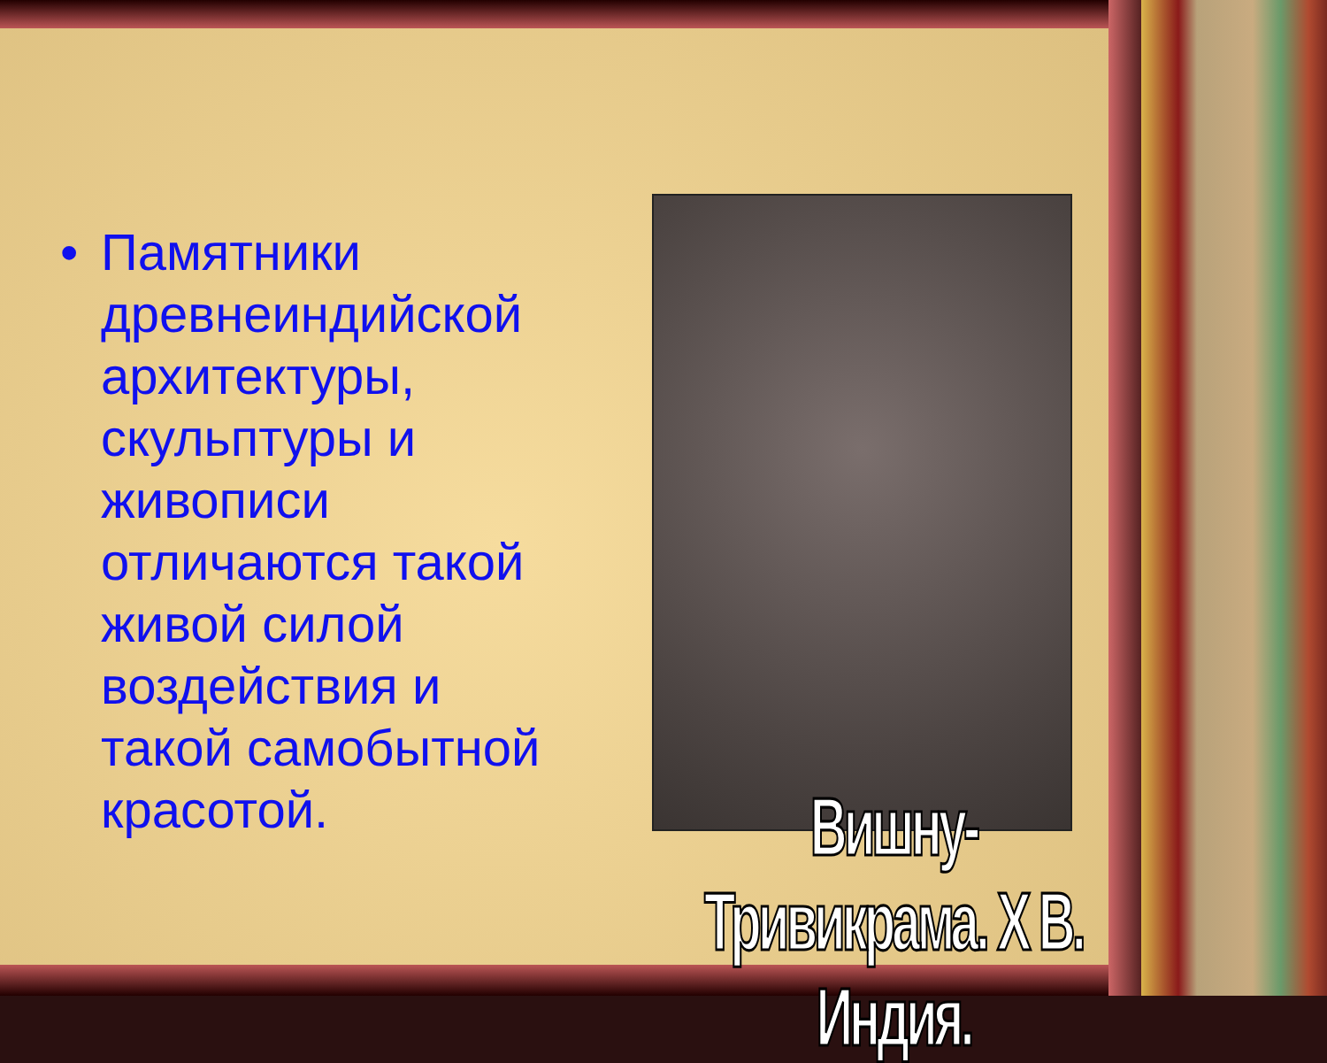• Памятники древнеиндийской архитектуры, скульптуры и живописи отличаются такой живой силой воздействия и такой самобытной красотой.
Вишну- Тривикрама. Х В. Индия.